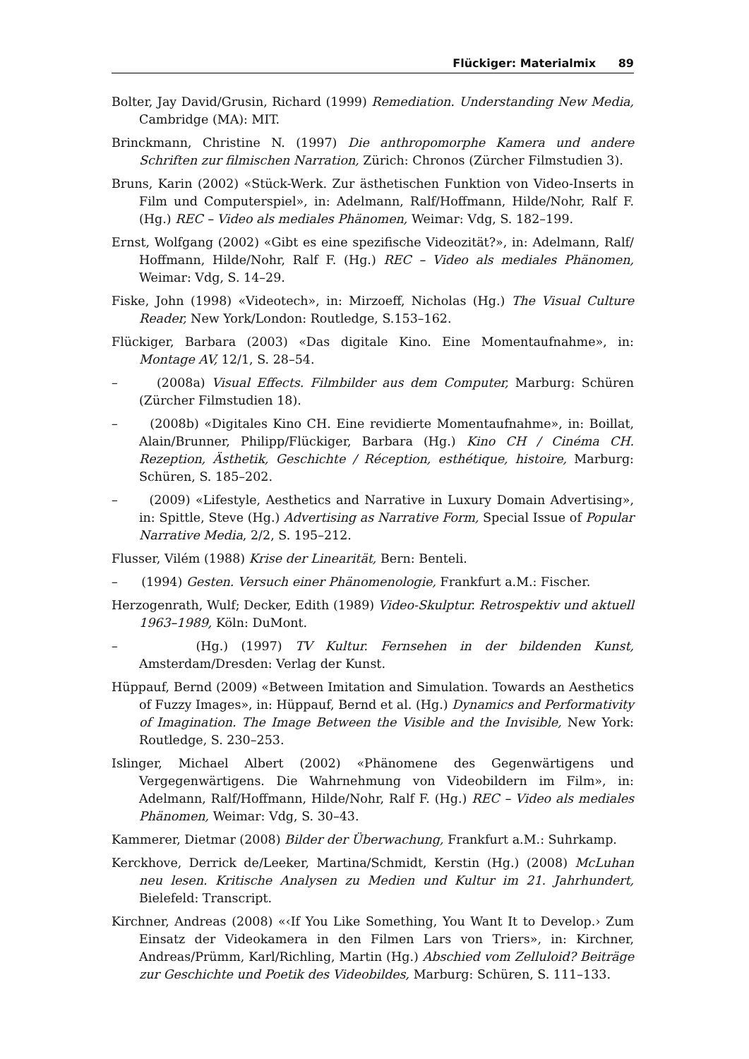Flückiger: Materialmix 89
Bolter, Jay David/Grusin, Richard (1999) Remediation. Understanding New Media, Cambridge (MA): MIT.
Brinckmann, Christine N. (1997) Die anthropomorphe Kamera und andere Schriften zur filmischen Narration, Zürich: Chronos (Zürcher Filmstudien 3).
Bruns, Karin (2002) «Stück-Werk. Zur ästhetischen Funktion von Video-Inserts in Film und Computerspiel», in: Adelmann, Ralf/Hoffmann, Hilde/Nohr, Ralf F. (Hg.) REC – Video als mediales Phänomen, Weimar: Vdg, S. 182–199.
Ernst, Wolfgang (2002) «Gibt es eine spezifische Videozität?», in: Adelmann, Ralf/ Hoffmann, Hilde/Nohr, Ralf F. (Hg.) REC – Video als mediales Phänomen, Weimar: Vdg, S. 14–29.
Fiske, John (1998) «Videotech», in: Mirzoeff, Nicholas (Hg.) The Visual Culture Reader, New York/London: Routledge, S.153–162.
Flückiger, Barbara (2003) «Das digitale Kino. Eine Momentaufnahme», in: Montage AV, 12/1, S. 28–54.
– (2008a) Visual Effects. Filmbilder aus dem Computer, Marburg: Schüren (Zürcher Filmstudien 18).
– (2008b) «Digitales Kino CH. Eine revidierte Momentaufnahme», in: Boillat, Alain/Brunner, Philipp/Flückiger, Barbara (Hg.) Kino CH / Cinéma CH. Rezeption, Ästhetik, Geschichte / Réception, esthétique, histoire, Marburg: Schüren, S. 185–202.
– (2009) «Lifestyle, Aesthetics and Narrative in Luxury Domain Advertising», in: Spittle, Steve (Hg.) Advertising as Narrative Form, Special Issue of Popular Narrative Media, 2/2, S. 195–212.
Flusser, Vilém (1988) Krise der Linearität, Bern: Benteli.
– (1994) Gesten. Versuch einer Phänomenologie, Frankfurt a.M.: Fischer.
Herzogenrath, Wulf; Decker, Edith (1989) Video-Skulptur. Retrospektiv und aktuell 1963–1989, Köln: DuMont.
– (Hg.) (1997) TV Kultur. Fernsehen in der bildenden Kunst, Amsterdam/Dresden: Verlag der Kunst.
Hüppauf, Bernd (2009) «Between Imitation and Simulation. Towards an Aesthetics of Fuzzy Images», in: Hüppauf, Bernd et al. (Hg.) Dynamics and Performativity of Imagination. The Image Between the Visible and the Invisible, New York: Routledge, S. 230–253.
Islinger, Michael Albert (2002) «Phänomene des Gegenwärtigens und Vergegenwärtigens. Die Wahrnehmung von Videobildern im Film», in: Adelmann, Ralf/Hoffmann, Hilde/Nohr, Ralf F. (Hg.) REC – Video als mediales Phänomen, Weimar: Vdg, S. 30–43.
Kammerer, Dietmar (2008) Bilder der Überwachung, Frankfurt a.M.: Suhrkamp.
Kerckhove, Derrick de/Leeker, Martina/Schmidt, Kerstin (Hg.) (2008) McLuhan neu lesen. Kritische Analysen zu Medien und Kultur im 21. Jahrhundert, Bielefeld: Transcript.
Kirchner, Andreas (2008) «‹If You Like Something, You Want It to Develop.› Zum Einsatz der Videokamera in den Filmen Lars von Triers», in: Kirchner, Andreas/Prümm, Karl/Richling, Martin (Hg.) Abschied vom Zelluloid? Beiträge zur Geschichte und Poetik des Videobildes, Marburg: Schüren, S. 111–133.